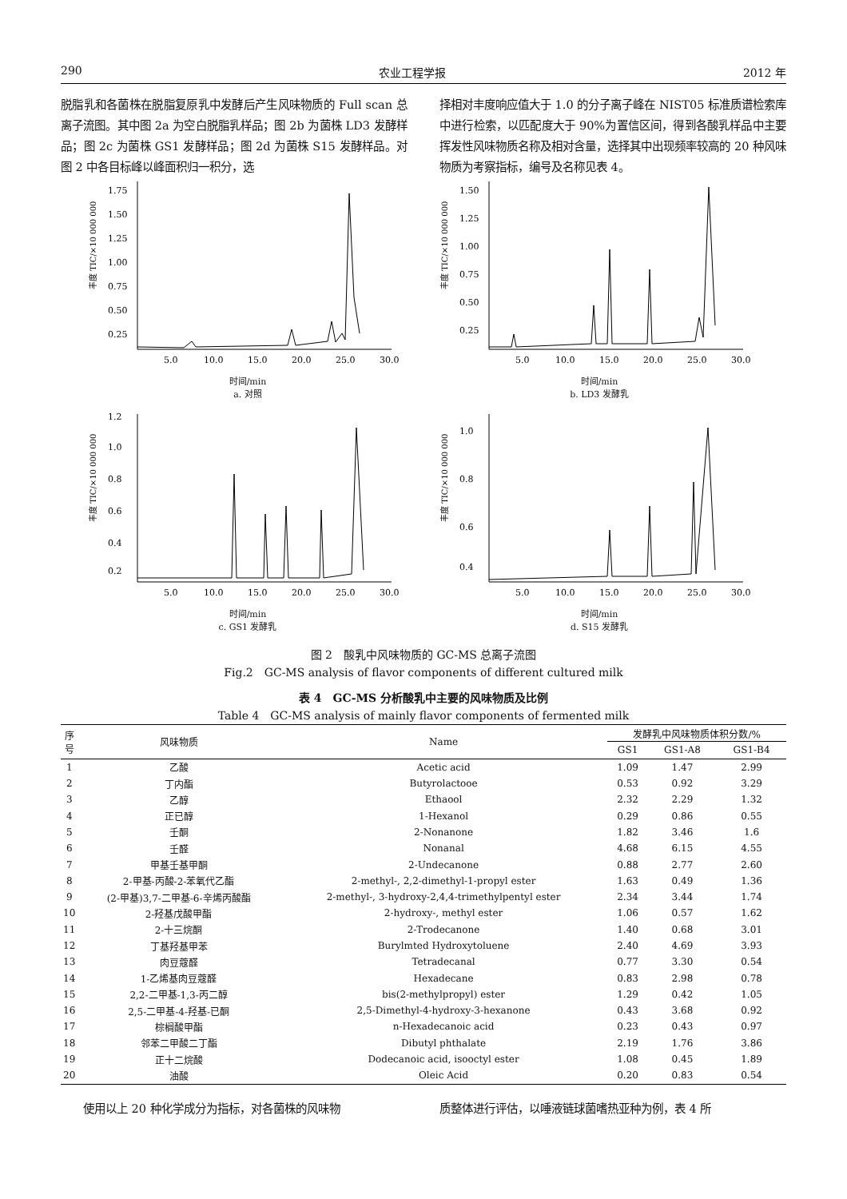290 农业工程学报 2012 年
脱脂乳和各菌株在脱脂复原乳中发酵后产生风味物质的 Full scan 总离子流图。其中图 2a 为空白脱脂乳样品；图 2b 为菌株 LD3 发酵样品；图 2c 为菌株 GS1 发酵样品；图 2d 为菌株 S15 发酵样品。对图 2 中各目标峰以峰面积归一积分，选
择相对丰度响应值大于 1.0 的分子离子峰在 NIST05 标准质谱检索库中进行检索，以匹配度大于 90%为置信区间，得到各酸乳样品中主要挥发性风味物质名称及相对含量，选择其中出现频率较高的 20 种风味物质为考察指标，编号及名称见表 4。
丰度 TIC/×10 000 000
1.75
1.50
1.25
1.00
0.75
0.50
0.25
5.0
10.0
15.0
20.0
25.0
30.0
时间/min
a. 对照
丰度 TIC/×10 000 000
1.50
1.25
1.00
0.75
0.50
0.25
5.0
10.0
15.0
20.0
25.0
30.0
时间/min
b. LD3 发酵乳
丰度 TIC/×10 000 000
1.2
1.0
0.8
0.6
0.4
0.2
5.0
10.0
15.0
20.0
25.0
30.0
时间/min
c. GS1 发酵乳
丰度 TIC/×10 000 000
1.0
0.8
0.6
0.4
5.0
10.0
15.0
20.0
25.0
30.0
时间/min
d. S15 发酵乳
图 2　酸乳中风味物质的 GC-MS 总离子流图
Fig.2　GC-MS analysis of flavor components of different cultured milk
表 4　GC-MS 分析酸乳中主要的风味物质及比例
Table 4　GC-MS analysis of mainly flavor components of fermented milk
| 序 号 | 风味物质 | Name | 发酵乳中风味物质体积分数/% | | |
| --- | --- | --- | --- | --- | --- |
| | | | GS1 | GS1-A8 | GS1-B4 |
| 1 | 乙酸 | Acetic acid | 1.09 | 1.47 | 2.99 |
| 2 | 丁内酯 | Butyrolactooe | 0.53 | 0.92 | 3.29 |
| 3 | 乙醇 | Ethaool | 2.32 | 2.29 | 1.32 |
| 4 | 正已醇 | 1-Hexanol | 0.29 | 0.86 | 0.55 |
| 5 | 壬酮 | 2-Nonanone | 1.82 | 3.46 | 1.6 |
| 6 | 壬醛 | Nonanal | 4.68 | 6.15 | 4.55 |
| 7 | 甲基壬基甲酮 | 2-Undecanone | 0.88 | 2.77 | 2.60 |
| 8 | 2-甲基-丙酸-2-苯氧代乙酯 | 2-methyl-, 2,2-dimethyl-1-propyl ester | 1.63 | 0.49 | 1.36 |
| 9 | (2-甲基)3,7-二甲基-6-辛烯丙酸酯 | 2-methyl-, 3-hydroxy-2,4,4-trimethylpentyl ester | 2.34 | 3.44 | 1.74 |
| 10 | 2-羟基戊酸甲酯 | 2-hydroxy-, methyl ester | 1.06 | 0.57 | 1.62 |
| 11 | 2-十三烷酮 | 2-Trodecanone | 1.40 | 0.68 | 3.01 |
| 12 | 丁基羟基甲苯 | Burylmted Hydroxytoluene | 2.40 | 4.69 | 3.93 |
| 13 | 肉豆蔻醛 | Tetradecanal | 0.77 | 3.30 | 0.54 |
| 14 | 1-乙烯基肉豆蔻醛 | Hexadecane | 0.83 | 2.98 | 0.78 |
| 15 | 2,2-二甲基-1,3-丙二醇 | bis(2-methylpropyl) ester | 1.29 | 0.42 | 1.05 |
| 16 | 2,5-二甲基-4-羟基-已酮 | 2,5-Dimethyl-4-hydroxy-3-hexanone | 0.43 | 3.68 | 0.92 |
| 17 | 棕榈酸甲酯 | n-Hexadecanoic acid | 0.23 | 0.43 | 0.97 |
| 18 | 邻苯二甲酸二丁酯 | Dibutyl phthalate | 2.19 | 1.76 | 3.86 |
| 19 | 正十二烷酸 | Dodecanoic acid, isooctyl ester | 1.08 | 0.45 | 1.89 |
| 20 | 油酸 | Oleic Acid | 0.20 | 0.83 | 0.54 |
　　使用以上 20 种化学成分为指标，对各菌株的风味物
质整体进行评估，以唾液链球菌嗜热亚种为例，表 4 所